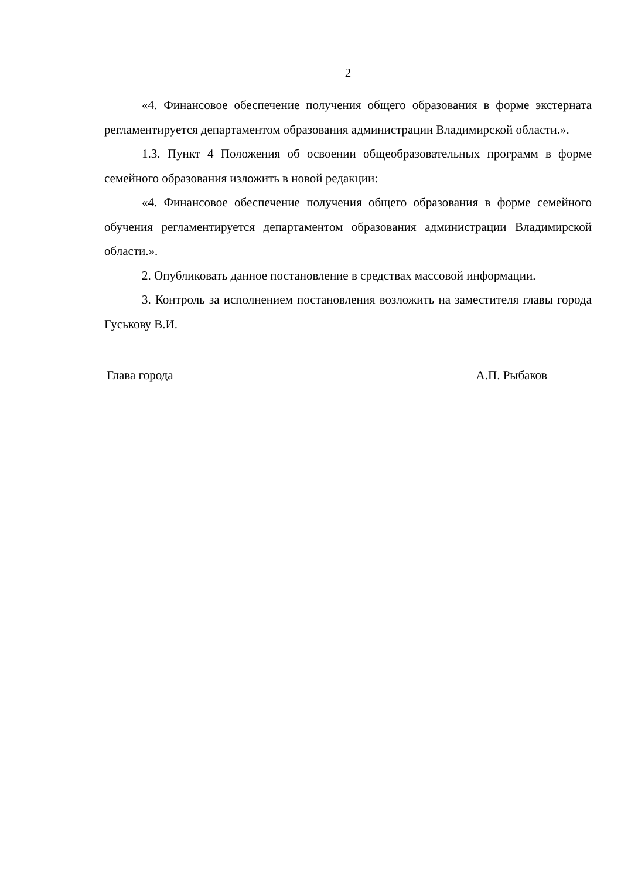2
«4. Финансовое обеспечение получения общего образования в форме экстерната регламентируется департаментом образования администрации Владимирской области.».
1.3. Пункт 4 Положения об освоении общеобразовательных программ в форме семейного образования изложить в новой редакции:
«4. Финансовое обеспечение получения общего образования в форме семейного обучения регламентируется департаментом образования администрации Владимирской области.».
2. Опубликовать данное постановление в средствах массовой информации.
3. Контроль за исполнением постановления возложить на заместителя главы города Гуськову В.И.
Глава города А.П. Рыбаков